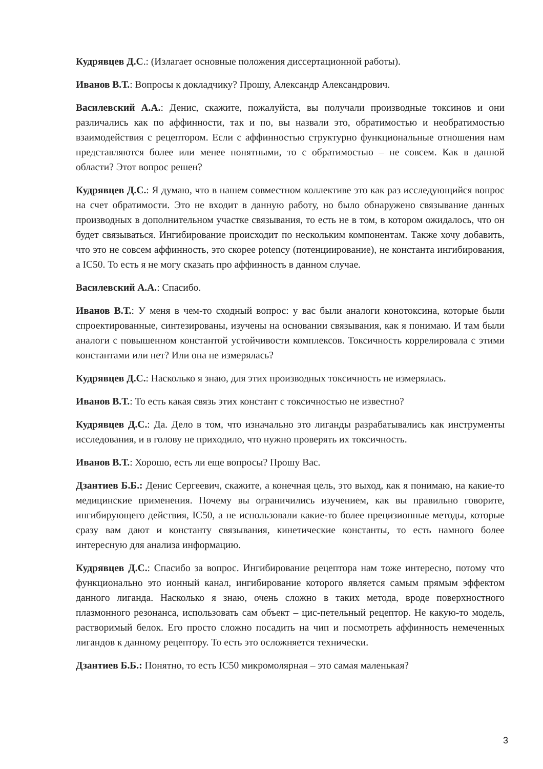Кудрявцев Д.С.: (Излагает основные положения диссертационной работы).
Иванов В.Т.: Вопросы к докладчику? Прошу, Александр Александрович.
Василевский А.А.: Денис, скажите, пожалуйста, вы получали производные токсинов и они различались как по аффинности, так и по, вы назвали это, обратимостью и необратимостью взаимодействия с рецептором. Если с аффинностью структурно функциональные отношения нам представляются более или менее понятными, то с обратимостью – не совсем. Как в данной области? Этот вопрос решен?
Кудрявцев Д.С.: Я думаю, что в нашем совместном коллективе это как раз исследующийся вопрос на счет обратимости. Это не входит в данную работу, но было обнаружено связывание данных производных в дополнительном участке связывания, то есть не в том, в котором ожидалось, что он будет связываться. Ингибирование происходит по нескольким компонентам. Также хочу добавить, что это не совсем аффинность, это скорее potency (потенциирование), не константа ингибирования, а IC50. То есть я не могу сказать про аффинность в данном случае.
Василевский А.А.: Спасибо.
Иванов В.Т.: У меня в чем-то сходный вопрос: у вас были аналоги конотоксина, которые были спроектированные, синтезированы, изучены на основании связывания, как я понимаю. И там были аналоги с повышенном константой устойчивости комплексов. Токсичность коррелировала с этими константами или нет? Или она не измерялась?
Кудрявцев Д.С.: Насколько я знаю, для этих производных токсичность не измерялась.
Иванов В.Т.: То есть какая связь этих констант с токсичностью не известно?
Кудрявцев Д.С.: Да. Дело в том, что изначально это лиганды разрабатывались как инструменты исследования, и в голову не приходило, что нужно проверять их токсичность.
Иванов В.Т.: Хорошо, есть ли еще вопросы? Прошу Вас.
Дзантиев Б.Б.: Денис Сергеевич, скажите, а конечная цель, это выход, как я понимаю, на какие-то медицинские применения. Почему вы ограничились изучением, как вы правильно говорите, ингибирующего действия, IC50, а не использовали какие-то более прецизионные методы, которые сразу вам дают и константу связывания, кинетические константы, то есть намного более интересную для анализа информацию.
Кудрявцев Д.С.: Спасибо за вопрос. Ингибирование рецептора нам тоже интересно, потому что функционально это ионный канал, ингибирование которого является самым прямым эффектом данного лиганда. Насколько я знаю, очень сложно в таких метода, вроде поверхностного плазмонного резонанса, использовать сам объект – цис-петельный рецептор. Не какую-то модель, растворимый белок. Его просто сложно посадить на чип и посмотреть аффинность немеченных лигандов к данному рецептору. То есть это осложняется технически.
Дзантиев Б.Б.: Понятно, то есть IC50 микромолярная – это самая маленькая?
3